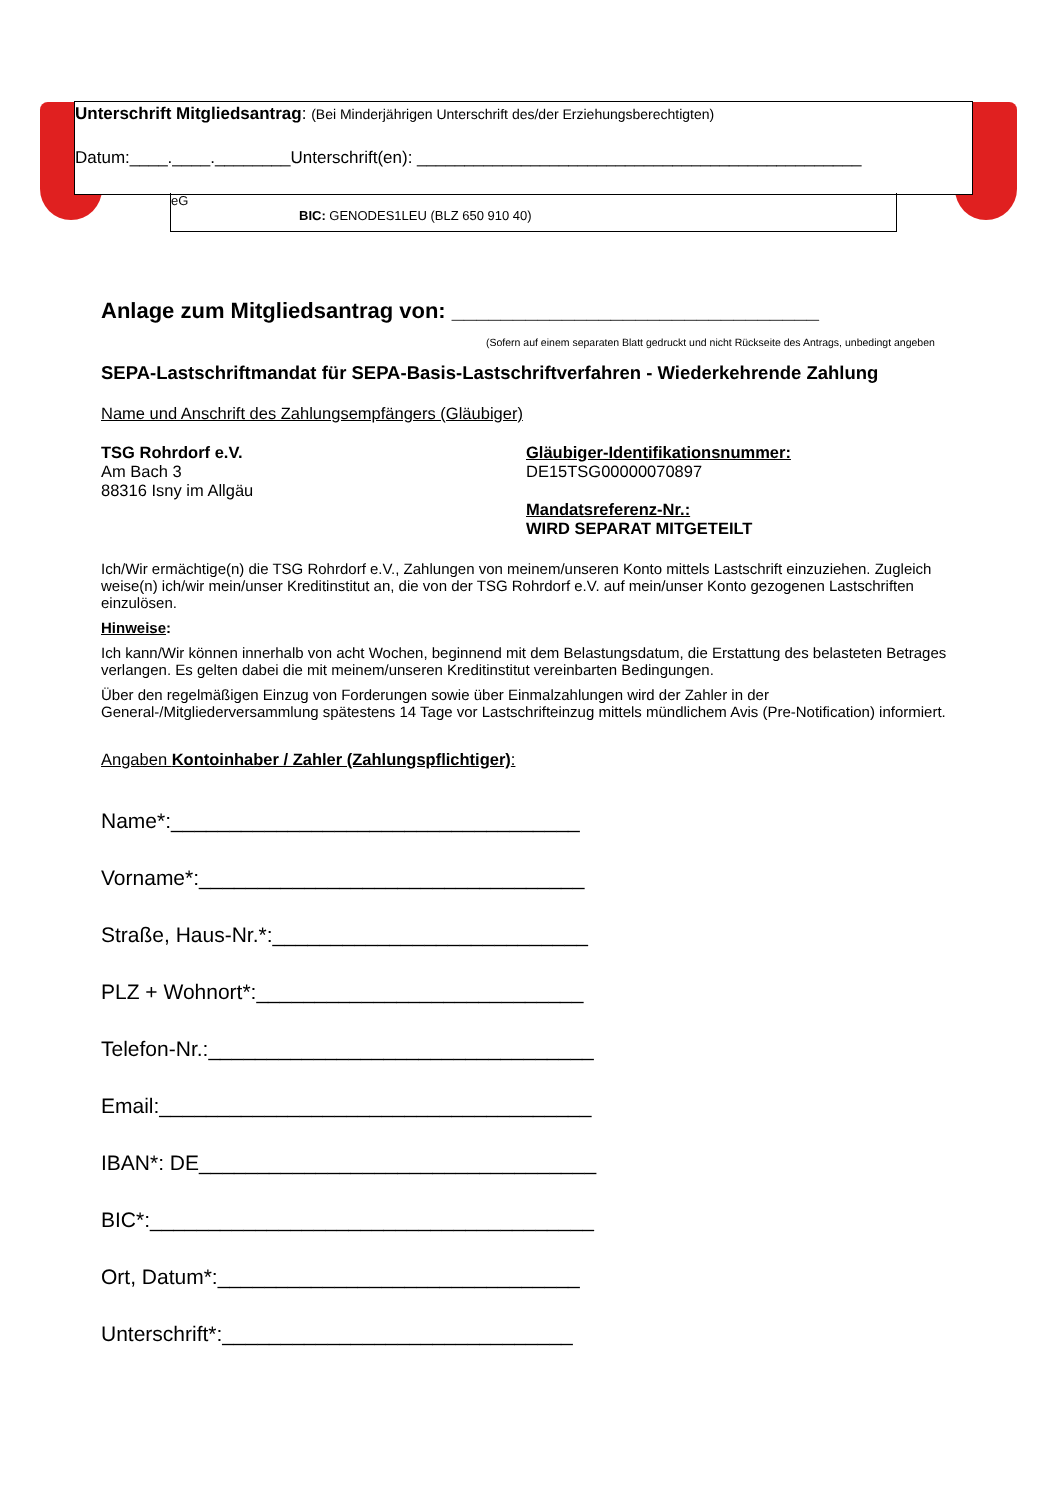Unterschrift Mitgliedsantrag: (Bei Minderjährigen Unterschrift des/der Erziehungsberechtigten)
Datum:____.____.________Unterschrift(en): _______________________________________________
eG
BIC: GENODES1LEU (BLZ 650 910 40)
Anlage zum Mitgliedsantrag von: ______________________________
(Sofern auf einem separaten Blatt gedruckt und nicht Rückseite des Antrags, unbedingt angeben
SEPA-Lastschriftmandat für SEPA-Basis-Lastschriftverfahren - Wiederkehrende Zahlung
Name und Anschrift des Zahlungsempfängers (Gläubiger)
TSG Rohrdorf e.V.
Am Bach 3
88316 Isny im Allgäu
Gläubiger-Identifikationsnummer:
DE15TSG00000070897
Mandatsreferenz-Nr.:
WIRD SEPARAT MITGETEILT
Ich/Wir ermächtige(n) die TSG Rohrdorf e.V., Zahlungen von meinem/unseren Konto mittels Lastschrift einzuziehen. Zugleich weise(n) ich/wir mein/unser Kreditinstitut an, die von der TSG Rohrdorf e.V. auf mein/unser Konto gezogenen Lastschriften einzulösen.
Hinweise:
Ich kann/Wir können innerhalb von acht Wochen, beginnend mit dem Belastungsdatum, die Erstattung des belasteten Betrages verlangen. Es gelten dabei die mit meinem/unseren Kreditinstitut vereinbarten Bedingungen.
Über den regelmäßigen Einzug von Forderungen sowie über Einmalzahlungen wird der Zahler in der General-/Mitgliederversammlung spätestens 14 Tage vor Lastschrifteinzug mittels mündlichem Avis (Pre-Notification) informiert.
Angaben Kontoinhaber / Zahler (Zahlungspflichtiger):
Name*:___________________________________
Vorname*:_________________________________
Straße, Haus-Nr.*:___________________________
PLZ + Wohnort*:____________________________
Telefon-Nr.:_________________________________
Email:_____________________________________
IBAN*: DE__________________________________
BIC*:______________________________________
Ort, Datum*:_______________________________
Unterschrift*:______________________________